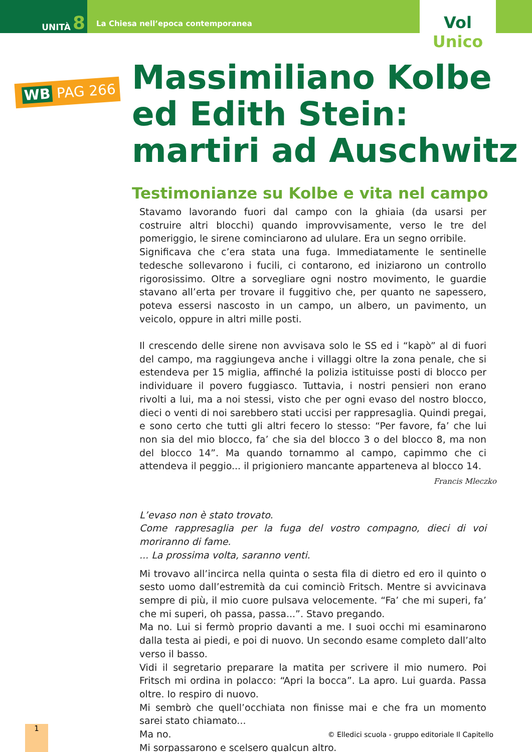UNITÀ 8
La Chiesa nell’epoca contemporanea
Vol Unico
WB PAG 266
Massimiliano Kolbe ed Edith Stein: martiri ad Auschwitz
Testimonianze su Kolbe e vita nel campo
Stavamo lavorando fuori dal campo con la ghiaia (da usarsi per costruire altri blocchi) quando improvvisamente, verso le tre del pomeriggio, le sirene cominciarono ad ululare. Era un segno orribile.
Significava che c’era stata una fuga. Immediatamente le sentinelle tedesche sollevarono i fucili, ci contarono, ed iniziarono un controllo rigorosissimo. Oltre a sorvegliare ogni nostro movimento, le guardie stavano all’erta per trovare il fuggitivo che, per quanto ne sapessero, poteva essersi nascosto in un campo, un albero, un pavimento, un veicolo, oppure in altri mille posti.
Il crescendo delle sirene non avvisava solo le SS ed i “kapò” al di fuori del campo, ma raggiungeva anche i villaggi oltre la zona penale, che si estendeva per 15 miglia, affinché la polizia istituisse posti di blocco per individuare il povero fuggiasco. Tuttavia, i nostri pensieri non erano rivolti a lui, ma a noi stessi, visto che per ogni evaso del nostro blocco, dieci o venti di noi sarebbero stati uccisi per rappresaglia. Quindi pregai, e sono certo che tutti gli altri fecero lo stesso: “Per favore, fa’ che lui non sia del mio blocco, fa’ che sia del blocco 3 o del blocco 8, ma non del blocco 14”. Ma quando tornammo al campo, capimmo che ci attendeva il peggio... il prigioniero mancante apparteneva al blocco 14.
Francis Mleczko
L’evaso non è stato trovato.
Come rappresaglia per la fuga del vostro compagno, dieci di voi moriranno di fame.
... La prossima volta, saranno venti.
Mi trovavo all’incirca nella quinta o sesta fila di dietro ed ero il quinto o sesto uomo dall’estremità da cui cominciò Fritsch. Mentre si avvicinava sempre di più, il mio cuore pulsava velocemente. “Fa’ che mi superi, fa’ che mi superi, oh passa, passa...”. Stavo pregando.
Ma no. Lui si fermò proprio davanti a me. I suoi occhi mi esaminarono dalla testa ai piedi, e poi di nuovo. Un secondo esame completo dall’alto verso il basso.
Vidi il segretario preparare la matita per scrivere il mio numero. Poi Fritsch mi ordina in polacco: “Apri la bocca”. La apro. Lui guarda. Passa oltre. Io respiro di nuovo.
Mi sembrò che quell’occhiata non finisse mai e che fra un momento sarei stato chiamato...
Ma no.
Mi sorpassarono e scelsero qualcun altro.
1
© Elledici scuola - gruppo editoriale Il Capitello